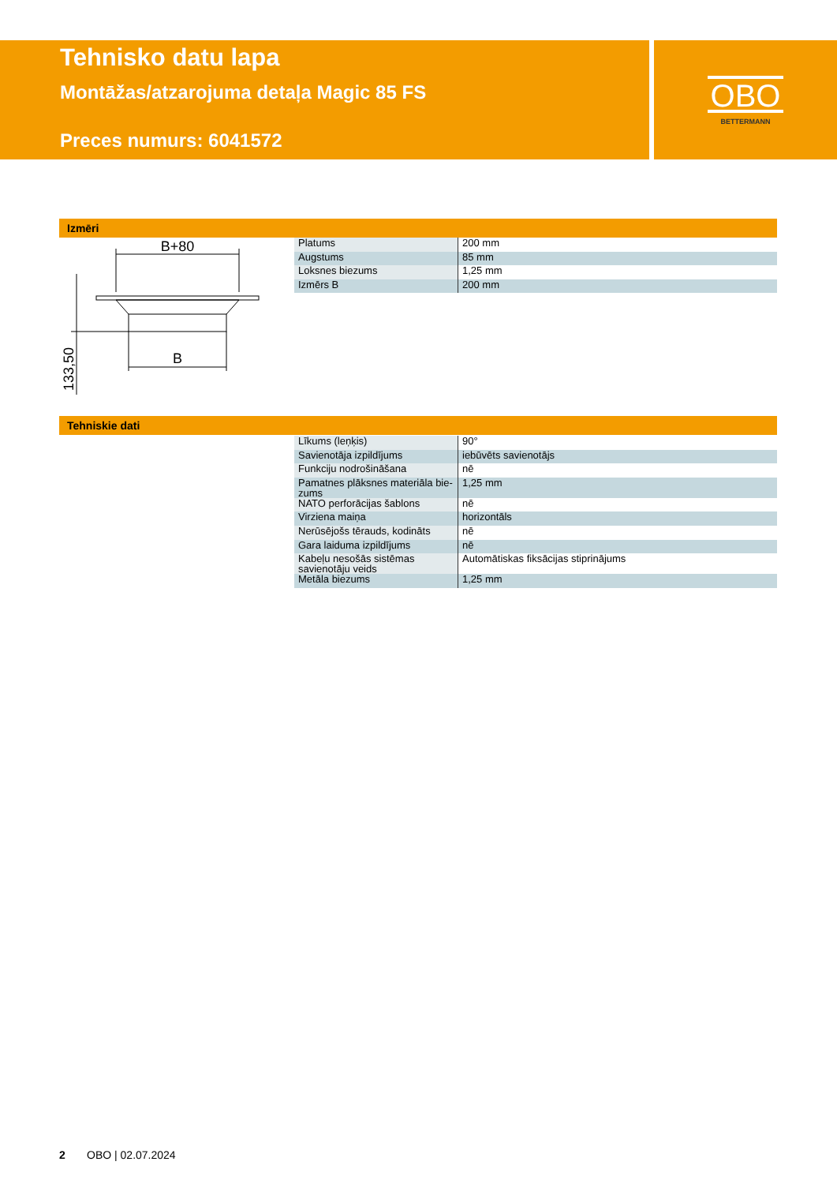Tehnisko datu lapa
Montāžas/atzarojuma detaļa Magic 85 FS
Preces numurs: 6041572
OBO
BETTERMANN
Izmēri
B+80
B
133,50
| Platums | 200 mm |
| Augstums | 85 mm |
| Loksnes biezums | 1,25 mm |
| Izmērs B | 200 mm |
Tehniskie dati
| Līkums (leņķis) | 90° |
| Savienotāja izpildījums | iebūvēts savienotājs |
| Funkciju nodrošināšana | nē |
| Pamatnes plāksnes materiāla bie-zums | 1,25 mm |
| NATO perforācijas šablons | nē |
| Virziena maiņa | horizontāls |
| Nerūsējošs tērauds, kodināts | nē |
| Gara laiduma izpildījums | nē |
| Kabeļu nesošās sistēmas savienotāju veids | Automātiskas fiksācijas stiprinājums |
| Metāla biezums | 1,25 mm |
2 OBO | 02.07.2024